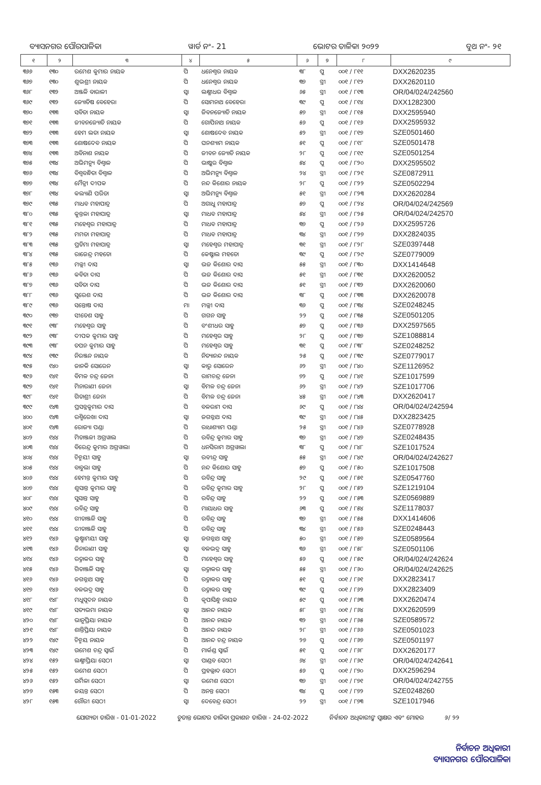ବ୍ୟାସନଗର ପୌରପାଳିକା ୱାର୍ଡ ନଂ- 21 ଭୋଟର ତାଳିକା ୨୦୨୨ ବୁଥ ନଂ- ୨୧
| ୧ | ୨ | ୩ | ୪ | ୫ | ୬ | ୭ | ୮ | ୯ |
| --- | --- | --- | --- | --- | --- | --- | --- | --- |
| ୩୬୬ | ୧୩୦ | ରମେଶ କୁମାର ନାୟକ | ପି | ଧନେଶ୍ୱର ନାୟକ | ୩୮ | ପୁ | ୦୦୧ / ୮୧୧ | DXX2620235 |
| ୩୬୭ | ୧୩୦ | ଶୁଭଶ୍ରୀ ନାୟକ | ପି | ଧନେଶ୍ୱର ନାୟକ | ୩୭ | ସ୍ତ୍ରୀ | ୦୦୧ / ୮୧୨ | DXX2620110 |
| ୩୬୮ | ୧୩୨ | ଅଞ୍ଜଳି ବାରାଳୀ | ସ୍ୱା | ଲକ୍ଷ୍ମୀଧର ବିଶ୍ୱାଳ | ୬୫ | ସ୍ତ୍ରୀ | ୦୦୧ / ୮୧୩ | OR/04/024/242560 |
| ୩୬୯ | ୧୩୨ | ଜ୍ୟୋତିଷ ବେହେରା | ପି | ସୋମନାଥ ବେହେରା | ୩୯ | ପୁ | ୦୦୧ / ୮୧୪ | DXX1282300 |
| ୩୭୦ | ୧୩୩ | ସବିତା ନାୟକ | ସ୍ୱା | ଜିବନଜ୍ୟୋତି ନାୟକ | ୫୭ | ସ୍ତ୍ରୀ | ୦୦୧ / ୮୧୫ | DXX2595940 |
| ୩୭୧ | ୧୩୩ | ଜୀବନଜ୍ୟୋତି ନାୟକ | ପି | ଗୋପିନାଥ ନାୟକ | ୫୬ | ପୁ | ୦୦୧ / ୮୧୬ | DXX2595932 |
| ୩୭୨ | ୧୩୩ | ହେମ ଲତା ନାୟକ | ସ୍ୱା | ଶୋଷଦେବ ନାୟକ | ୫୨ | ସ୍ତ୍ରୀ | ୦୦୧ / ୮୧୭ | SZE0501460 |
| ୩୭୩ | ୧୩୩ | ଶୋଷଦେବ ନାୟକ | ପି | ଘନଶ୍ୟାମ ନାୟକ | ୫୧ | ପୁ | ୦୦୧ / ୮୧୮ | SZE0501478 |
| ୩୭୪ | ୧୩୩ | ଅବିନାଶ ନାୟକ | ପି | ଜୀବନ ଜ୍ୟୋତି ନାୟକ | ୨୮ | ପୁ | ୦୦୧ / ୮୧୯ | SZE0501254 |
| ୩୭୫ | ୧୩୪ | ଅଭିମନ୍ୟୁ ବିଶ୍ୱାଳ | ପି | ଭାଷ୍କର ବିଶ୍ୱାଳ | ୫୪ | ପୁ | ୦୦୧ / ୮୨୦ | DXX2595502 |
| ୩୭୬ | ୧୩୪ | ବିଶ୍ୱବନ୍ଧିତା ବିଶ୍ୱାଳ | ପି | ଅଭିମନ୍ୟୁ ବିଶ୍ୱାଳ | ୨୪ | ସ୍ତ୍ରୀ | ୦୦୧ / ୮୨୧ | SZE0872911 |
| ୩୭୭ | ୧୩୪ | ମୈତ୍ରୀ ଦୀପକ | ପି | ନନ୍ଦ କିଶୋର ନାୟକ | ୨୮ | ପୁ | ୦୦୧ / ୮୨୨ | SZE0502294 |
| ୩୭୮ | ୧୩୪ | କଲ୍ୟାଣି ପରିଡା | ସ୍ୱା | ଅଭିମନ୍ୟୁ ବିଶ୍ୱାଳ | ୫୧ | ସ୍ତ୍ରୀ | ୦୦୧ / ୮୨୩ | DXX2620284 |
| ୩୭୯ | ୧୩୫ | ମାଧବ ମହାପାତ୍ର | ପି | ଅଗାଧୁ ମହାପାତ୍ର | ୫୭ | ପୁ | ୦୦୧ / ୮୨୪ | OR/04/024/242569 |
| ୩୮୦ | ୧୩୫ | କୁନ୍ତଳା ମହାପାତ୍ର | ସ୍ୱା | ମାଧବ ମହାପାତ୍ର | ୫୪ | ସ୍ତ୍ରୀ | ୦୦୧ / ୮୨୫ | OR/04/024/242570 |
| ୩୮୧ | ୧୩୫ | ମହେଶ୍ୱର ମହାପାତ୍ର | ପି | ମାଧବ ମହାପାତ୍ର | ୩୭ | ପୁ | ୦୦୧ / ୮୨୬ | DXX2595726 |
| ୩୮୨ | ୧୩୫ | ମମତା ମହାପାତ୍ର | ପି | ମାଧବ ମହାପାତ୍ର | ୩୪ | ସ୍ତ୍ରୀ | ୦୦୧ / ୮୨୭ | DXX2824035 |
| ୩୮୩ | ୧୩୫ | ପ୍ରତିମା ମହାପାତ୍ର | ସ୍ୱା | ମହେଶ୍ୱର ମହାପାତ୍ର | ୩୧ | ସ୍ତ୍ରୀ | ୦୦୧ / ୮୨୮ | SZE0397448 |
| ୩୮୪ | ୧୩୫ | ରାଜେନ୍ଦ୍ର ମହତୋ | ପି | କେଷ୍ଟାଲ ମହତୋ | ୩୯ | ପୁ | ୦୦୧ / ୮୨୯ | SZE0779009 |
| ୩୮୫ | ୧୩୬ | ମଲ୍ଲୀ ଦାସ | ସ୍ୱା | ଭଜ କିଶୋର ଦାସ | ୫୫ | ସ୍ତ୍ରୀ | ୦୦୧ / ୮୩୦ | DXX1414648 |
| ୩୮୬ | ୧୩୬ | କବିତା ଦାସ | ପି | ଭଜ କିଶୋର ଦାସ | ୫୧ | ସ୍ତ୍ରୀ | ୦୦୧ / ୮୩୧ | DXX2620052 |
| ୩୮୭ | ୧୩୬ | ସବିତା ଦାସ | ପି | ଭଜ କିଶୋର ଦାସ | ୫୧ | ସ୍ତ୍ରୀ | ୦୦୧ / ୮୩୨ | DXX2620060 |
| ୩୮୮ | ୧୩୬ | ସୁରେଶ ଦାସ | ପି | ଭଜ କିଶୋର ଦାସ | ୩୮ | ପୁ | ୦୦୧ / ୮୩୩ | DXX2620078 |
| ୩୮୯ | ୧୩୬ | ସନ୍ତୋଷ ଦାସ | ମା | ମଲ୍ଲୀ ଦାସ | ୩୬ | ପୁ | ୦୦୧ / ୮୩୪ | SZE0248245 |
| ୩୯୦ | ୧୩୭ | ସୀତେଶ ସାହୁ | ପି | ଗଗନ ସାହୁ | ୨୨ | ପୁ | ୦୦୧ / ୮୩୫ | SZE0501205 |
| ୩୯୧ | ୧୩୮ | ମହେଶ୍ୱର ସାହୁ | ପି | ବଂଶୀଧର ସାହୁ | ୫୭ | ପୁ | ୦୦୧ / ୮୩୬ | DXX2597565 |
| ୩୯୨ | ୧୩୮ | ଦୀପକ କୁମାର ସାହୁ | ପି | ମହେଶ୍ୱର ସାହୁ | ୨୮ | ପୁ | ୦୦୧ / ୮୩୭ | SZE1088814 |
| ୩୯୩ | ୧୩୮ | ତପନ କୁମାର ସାହୁ | ପି | ମହେଶ୍ୱର ସାହୁ | ୩୧ | ପୁ | ୦୦୧ / ୮୩୮ | SZE0248252 |
| ୩୯୪ | ୧୩୯ | ନିରଞ୍ଜନ ନାୟକ | ପି | ନିତ୍ୟାନନ୍ଦ ନାୟକ | ୨୫ | ପୁ | ୦୦୧ / ୮୩୯ | SZE0779017 |
| ୩୯୫ | ୧୪୦ | ଜାନକି ସୋରେନ | ସ୍ୱା | କାରୁ ସୋରେନ | ୬୨ | ସ୍ତ୍ରୀ | ୦୦୧ / ୮୪୦ | SZE1126952 |
| ୩୯୬ | ୧୪୧ | ବିମଳ ଚନ୍ଦ୍ର ଜେନା | ପି | ରାମଚନ୍ଦ୍ର ଜେନା | ୭୨ | ପୁ | ୦୦୧ / ୮୪୧ | SZE1017599 |
| ୩୯୭ | ୧୪୧ | ମିନାରାଣୀ ଜେନା | ସ୍ୱା | ବିମଳ ଚନ୍ଦ୍ର ଜେନା | ୬୨ | ସ୍ତ୍ରୀ | ୦୦୧ / ୮୪୨ | SZE1017706 |
| ୩୯୮ | ୧୪୧ | ଗିତାଶ୍ରୀ ଜେନା | ପି | ବିମଳ ଚନ୍ଦ୍ର ଜେନା | ୪୫ | ସ୍ତ୍ରୀ | ୦୦୧ / ୮୪୩ | DXX2620417 |
| ୩୯୯ | ୧୪୩ | ପ୍ରସନ୍ନକୁମାର ଦାସ | ପି | ବଳରାମ ଦାସ | ୬୯ | ପୁ | ୦୦୧ / ୮୪୪ | OR/04/024/242594 |
| ୪୦୦ | ୧୪୩ | ରଶ୍ମିରେଖା ଦାସ | ସ୍ୱା | ଜଗନ୍ନାଥ ଦାସ | ୩୯ | ସ୍ତ୍ରୀ | ୦୦୧ / ୮୪୫ | DXX2823425 |
| ୪୦୧ | ୧୪୩ | ରୋଜ୍ୟା ପଣ୍ଡା | ପି | ରାଧାଶ୍ୟାମ ପଣ୍ଡା | ୨୫ | ସ୍ତ୍ରୀ | ୦୦୧ / ୮୪୬ | SZE0778928 |
| ୪୦୨ | ୧୪୪ | ମିତାଞ୍ଜଳୀ ଅଗ୍ରୱାଲ | ପି | ରବିନ୍ଦ୍ର କୁମାର ସାହୁ | ୩୭ | ସ୍ତ୍ରୀ | ୦୦୧ / ୮୪୭ | SZE0248435 |
| ୪୦୩ | ୧୪୪ | ବିରେନ୍ଦ୍ର କୁମାର ଅଗ୍ରୱାଲା | ପି | ଧନସିରାମ ଅଗ୍ରୱାଲା | ୩୮ | ପୁ | ୦୦୧ / ୮୪୮ | SZE1017524 |
| ୪୦୪ | ୧୪୪ | ଚିନ୍ମୟୀ ସାହୁ | ସ୍ୱା | ରବୀନ୍ଦ୍ର ସାହୁ | ୫୫ | ସ୍ତ୍ରୀ | ୦୦୧ / ୮୪୯ | OR/04/024/242627 |
| ୪୦୫ | ୧୪୪ | ବାବୁଲା ସାହୁ | ପି | ନନ୍ଦ କିଶୋର ସାହୁ | ୫୭ | ପୁ | ୦୦୧ / ୮୫୦ | SZE1017508 |
| ୪୦୬ | ୧୪୪ | ହେମନ୍ତ କୁମାର ସାହୁ | ପି | ରବିନ୍ଦ୍ର ସାହୁ | ୨୯ | ପୁ | ୦୦୧ / ୮୫୧ | SZE0547760 |
| ୪୦୭ | ୧୪୪ | ଶୁସାନ୍ତ କୁମାର ସାହୁ | ପି | ରବିନ୍ଦ୍ର କୁମାର ସାହୁ | ୨୮ | ପୁ | ୦୦୧ / ୮୫୨ | SZE1219104 |
| ୪୦୮ | ୧୪୪ | ସୁସାନ୍ତ ସାହୁ | ପି | ରବିନ୍ଦ୍ର ସାହୁ | ୨୨ | ପୁ | ୦୦୧ / ୮୫୩ | SZE0569889 |
| ୪୦୯ | ୧୪୪ | ରବିନ୍ଦ୍ର ସାହୁ | ପି | ମାୟାଧର ସାହୁ | ୬୩ | ପୁ | ୦୦୧ / ୮୫୪ | SZE1178037 |
| ୪୧୦ | ୧୪୪ | ଗୀତାଞ୍ଜଳି ସାହୁ | ପି | ରବିନ୍ଦ୍ର ସାହୁ | ୩୭ | ସ୍ତ୍ରୀ | ୦୦୧ / ୮୫୫ | DXX1414606 |
| ୪୧୧ | ୧୪୪ | ରୀତାଞ୍ଜଳି ସାହୁ | ପି | ରବିନ୍ଦ୍ର ସାହୁ | ୩୪ | ସ୍ତ୍ରୀ | ୦୦୧ / ୮୫୬ | SZE0248443 |
| ୪୧୨ | ୧୪୬ | ଲୁଷ୍ମାମୟୀ ସାହୁ | ସ୍ୱା | ଜଗନ୍ନାଥ ସାହୁ | ୫୦ | ସ୍ତ୍ରୀ | ୦୦୧ / ୮୫୭ | SZE0589564 |
| ୪୧୩ | ୧୪୬ | ଜିନାରାଣୀ ସାହୁ | ସ୍ୱା | ବଳଭଦ୍ର ସାହୁ | ୩୬ | ସ୍ତ୍ରୀ | ୦୦୧ / ୮୫୮ | SZE0501106 |
| ୪୧୪ | ୧୪୬ | ରତ୍ନାକର ସାହୁ | ପି | ମହେଶ୍ୱର ସାହୁ | ୫୬ | ପୁ | ୦୦୧ / ୮୫୯ | OR/04/024/242624 |
| ୪୧୫ | ୧୪୬ | ଗିତାଞ୍ଜଳି ସାହୁ | ସ୍ୱା | ରତ୍ନାକର ସାହୁ | ୫୫ | ସ୍ତ୍ରୀ | ୦୦୧ / ୮୬୦ | OR/04/024/242625 |
| ୪୧୬ | ୧୪୬ | ଜଗନ୍ନାଥ ସାହୁ | ପି | ରତ୍ନାକର ସାହୁ | ୫୧ | ପୁ | ୦୦୧ / ୮୬୧ | DXX2823417 |
| ୪୧୭ | ୧୪୬ | ବଳଭଦ୍ର ସାହୁ | ପି | ରତ୍ନାକର ସାହୁ | ୩୯ | ପୁ | ୦୦୧ / ୮୬୨ | DXX2823409 |
| ୪୧୮ | ୧୪୮ | ମଧୁସୂଦନ ନାୟକ | ପି | କୃପାସିନ୍ଧୁ ନାୟକ | ୫୯ | ପୁ | ୦୦୧ / ୮୬୩ | DXX2620474 |
| ୪୧୯ | ୧୪୮ | ସତ୍ୟଭମା ନାୟକ | ସ୍ୱା | ଆନନ୍ଦ ନାୟକ | ୫୮ | ସ୍ତ୍ରୀ | ୦୦୧ / ୮୬୪ | DXX2620599 |
| ୪୨୦ | ୧୪୮ | ଭାନୁପ୍ରିୟା ନାୟକ | ପି | ଆନନ୍ଦ ନାୟକ | ୩୨ | ସ୍ତ୍ରୀ | ୦୦୧ / ୮୬୫ | SZE0589572 |
| ୪୨୧ | ୧୪୮ | ଶାନ୍ତିପ୍ରିୟା ନାୟକ | ପି | ଆନନ୍ଦ ନାୟକ | ୨୮ | ସ୍ତ୍ରୀ | ୦୦୧ / ୮୬୬ | SZE0501023 |
| ୪୨୨ | ୧୪୯ | ଚିନ୍ମୟ ନାୟକ | ପି | ଆନନ୍ଦ ଚନ୍ଦ୍ର ନାୟକ | ୨୭ | ପୁ | ୦୦୧ / ୮୬୭ | SZE0501197 |
| ୪୨୩ | ୧୪୯ | ଉମେଶ ଚନ୍ଦ୍ର ସ୍ୱାଇଁ | ପି | ମାର୍କଣ୍ଡ ସ୍ୱାଇଁ | ୫୧ | ପୁ | ୦୦୧ / ୮୬୮ | DXX2620177 |
| ୪୨୪ | ୧୫୨ | ଲକ୍ଷ୍ମୀପ୍ରିୟା ସେଠୀ | ସ୍ୱା | ପାଣ୍ଡବ ସେଠୀ | ୬୪ | ସ୍ତ୍ରୀ | ୦୦୧ / ୮୬୯ | OR/04/024/242641 |
| ୪୨୫ | ୧୫୨ | ରମେଶ ସେଠୀ | ପି | ପ୍ରହଲ୍ଲାଦ ସେଠୀ | ୫୬ | ପୁ | ୦୦୧ / ୮୭୦ | DXX2596294 |
| ୪୨୬ | ୧୫୨ | ଉର୍ମିଳା ସେଠୀ | ସ୍ୱା | ରମେଶ ସେଠୀ | ୩୭ | ସ୍ତ୍ରୀ | ୦୦୧ / ୮୭୧ | OR/04/024/242755 |
| ୪୨୭ | ୧୫୩ | ଜୟନ୍ତ ସେଠୀ | ପି | ଅନନ୍ତ ସେଠୀ | ୩୪ | ପୁ | ୦୦୧ / ୮୭୨ | SZE0248260 |
| ୪୨୮ | ୧୫୩ | ଗୌରୀ ସେଠୀ | ସ୍ୱା | ଦେବେନ୍ଦ୍ର ସେଠୀ | ୨୨ | ସ୍ତ୍ରୀ | ୦୦୧ / ୮୭୩ | SZE1017946 |
ଯୋଗ୍ୟତା ତାରିଖ - 01-01-2022 ଚୁଡାନ୍ତ ଭୋଟର ତାଳିକା ପ୍ରକାଶନ ତାରିଖ - 24-02-2022 ନିର୍ବାଚନ ଅଧିକାରୀଙ୍କ ସ୍ୱାକ୍ଷର ଏବଂ ମୋହର ୬/ ୨୨
ନିର୍ବାଚନ ଅଧିକାରୀ
ବ୍ୟାସନଗର ପୌରପାଳିକା